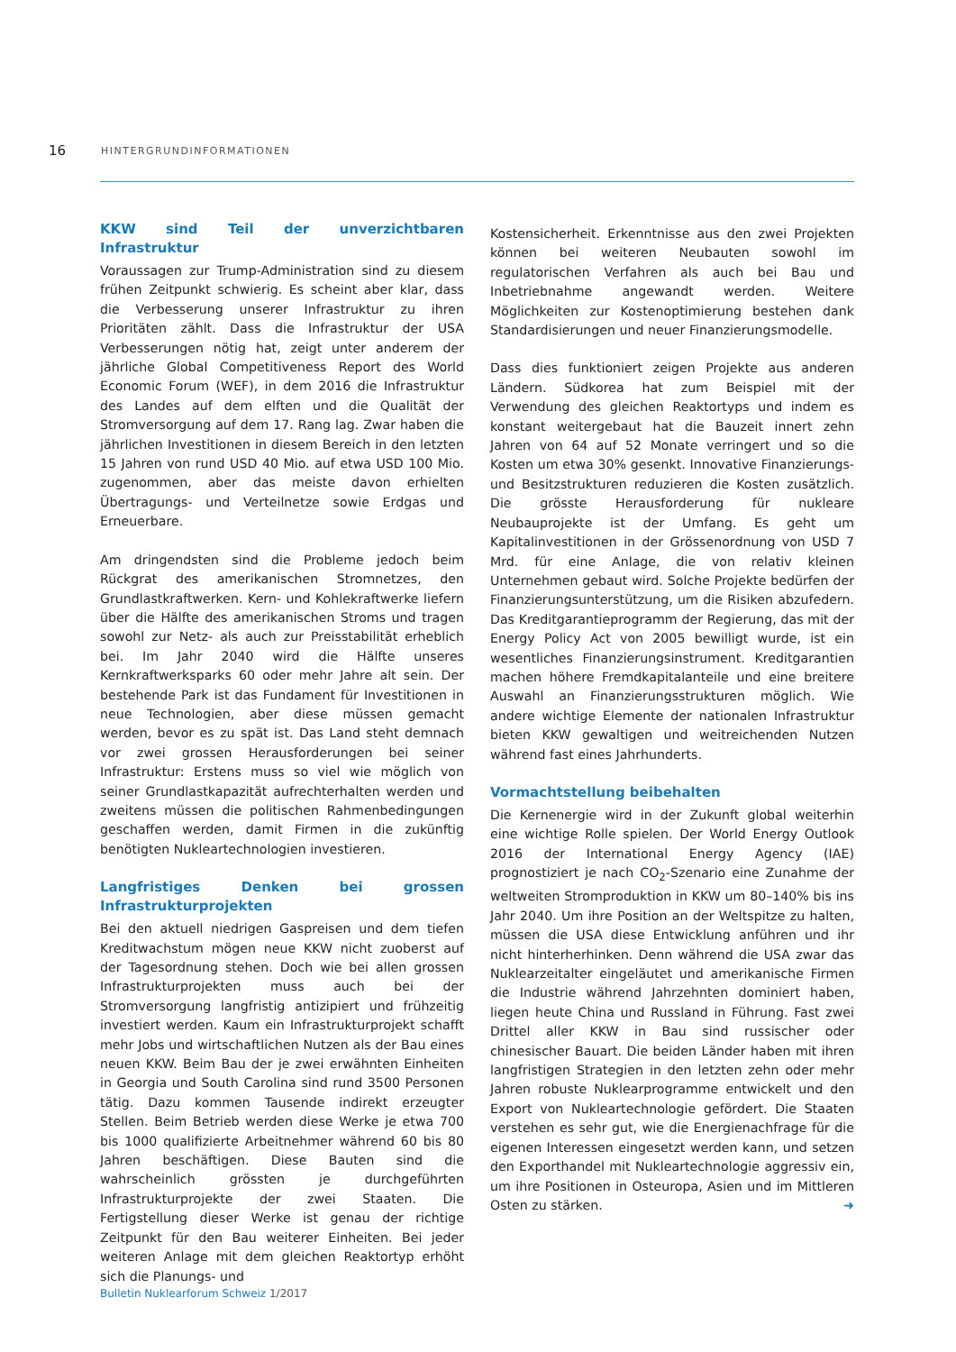16
HINTERGRUNDINFORMATIONEN
KKW sind Teil der unverzichtbaren Infrastruktur
Voraussagen zur Trump-Administration sind zu diesem frühen Zeitpunkt schwierig. Es scheint aber klar, dass die Verbesserung unserer Infrastruktur zu ihren Prioritäten zählt. Dass die Infrastruktur der USA Verbesserungen nötig hat, zeigt unter anderem der jährliche Global Competitiveness Report des World Economic Forum (WEF), in dem 2016 die Infrastruktur des Landes auf dem elften und die Qualität der Stromversorgung auf dem 17. Rang lag. Zwar haben die jährlichen Investitionen in diesem Bereich in den letzten 15 Jahren von rund USD 40 Mio. auf etwa USD 100 Mio. zugenommen, aber das meiste davon erhielten Übertragungs- und Verteilnetze sowie Erdgas und Erneuerbare.
Am dringendsten sind die Probleme jedoch beim Rückgrat des amerikanischen Stromnetzes, den Grundlastkraftwerken. Kern- und Kohlekraftwerke liefern über die Hälfte des amerikanischen Stroms und tragen sowohl zur Netz- als auch zur Preisstabilität erheblich bei. Im Jahr 2040 wird die Hälfte unseres Kernkraftwerksparks 60 oder mehr Jahre alt sein. Der bestehende Park ist das Fundament für Investitionen in neue Technologien, aber diese müssen gemacht werden, bevor es zu spät ist. Das Land steht demnach vor zwei grossen Herausforderungen bei seiner Infrastruktur: Erstens muss so viel wie möglich von seiner Grundlastkapazität aufrechterhalten werden und zweitens müssen die politischen Rahmenbedingungen geschaffen werden, damit Firmen in die zukünftig benötigten Nukleartechnologien investieren.
Langfristiges Denken bei grossen Infrastrukturprojekten
Bei den aktuell niedrigen Gaspreisen und dem tiefen Kreditwachstum mögen neue KKW nicht zuoberst auf der Tagesordnung stehen. Doch wie bei allen grossen Infrastrukturprojekten muss auch bei der Stromversorgung langfristig antizipiert und frühzeitig investiert werden. Kaum ein Infrastrukturprojekt schafft mehr Jobs und wirtschaftlichen Nutzen als der Bau eines neuen KKW. Beim Bau der je zwei erwähnten Einheiten in Georgia und South Carolina sind rund 3500 Personen tätig. Dazu kommen Tausende indirekt erzeugter Stellen. Beim Betrieb werden diese Werke je etwa 700 bis 1000 qualifizierte Arbeitnehmer während 60 bis 80 Jahren beschäftigen. Diese Bauten sind die wahrscheinlich grössten je durchgeführten Infrastrukturprojekte der zwei Staaten. Die Fertigstellung dieser Werke ist genau der richtige Zeitpunkt für den Bau weiterer Einheiten. Bei jeder weiteren Anlage mit dem gleichen Reaktortyp erhöht sich die Planungs- und
Kostensicherheit. Erkenntnisse aus den zwei Projekten können bei weiteren Neubauten sowohl im regulatorischen Verfahren als auch bei Bau und Inbetriebnahme angewandt werden. Weitere Möglichkeiten zur Kostenoptimierung bestehen dank Standardisierungen und neuer Finanzierungsmodelle.
Dass dies funktioniert zeigen Projekte aus anderen Ländern. Südkorea hat zum Beispiel mit der Verwendung des gleichen Reaktortyps und indem es konstant weitergebaut hat die Bauzeit innert zehn Jahren von 64 auf 52 Monate verringert und so die Kosten um etwa 30% gesenkt. Innovative Finanzierungs- und Besitzstrukturen reduzieren die Kosten zusätzlich. Die grösste Herausforderung für nukleare Neubauprojekte ist der Umfang. Es geht um Kapitalinvestitionen in der Grössenordnung von USD 7 Mrd. für eine Anlage, die von relativ kleinen Unternehmen gebaut wird. Solche Projekte bedürfen der Finanzierungsunterstützung, um die Risiken abzufedern. Das Kreditgarantieprogramm der Regierung, das mit der Energy Policy Act von 2005 bewilligt wurde, ist ein wesentliches Finanzierungsinstrument. Kreditgarantien machen höhere Fremdkapitalanteile und eine breitere Auswahl an Finanzierungsstrukturen möglich. Wie andere wichtige Elemente der nationalen Infrastruktur bieten KKW gewaltigen und weitreichenden Nutzen während fast eines Jahrhunderts.
Vormachtstellung beibehalten
Die Kernenergie wird in der Zukunft global weiterhin eine wichtige Rolle spielen. Der World Energy Outlook 2016 der International Energy Agency (IAE) prognostiziert je nach CO<sub>2</sub>-Szenario eine Zunahme der weltweiten Stromproduktion in KKW um 80–140% bis ins Jahr 2040. Um ihre Position an der Weltspitze zu halten, müssen die USA diese Entwicklung anführen und ihr nicht hinterherhinken. Denn während die USA zwar das Nuklearzeitalter eingeläutet und amerikanische Firmen die Industrie während Jahrzehnten dominiert haben, liegen heute China und Russland in Führung. Fast zwei Drittel aller KKW in Bau sind russischer oder chinesischer Bauart. Die beiden Länder haben mit ihren langfristigen Strategien in den letzten zehn oder mehr Jahren robuste Nuklearprogramme entwickelt und den Export von Nukleartechnologie gefördert. Die Staaten verstehen es sehr gut, wie die Energienachfrage für die eigenen Interessen eingesetzt werden kann, und setzen den Exporthandel mit Nukleartechnologie aggressiv ein, um ihre Positionen in Osteuropa, Asien und im Mittleren Osten zu stärken. ➜
Bulletin Nuklearforum Schweiz 1/2017